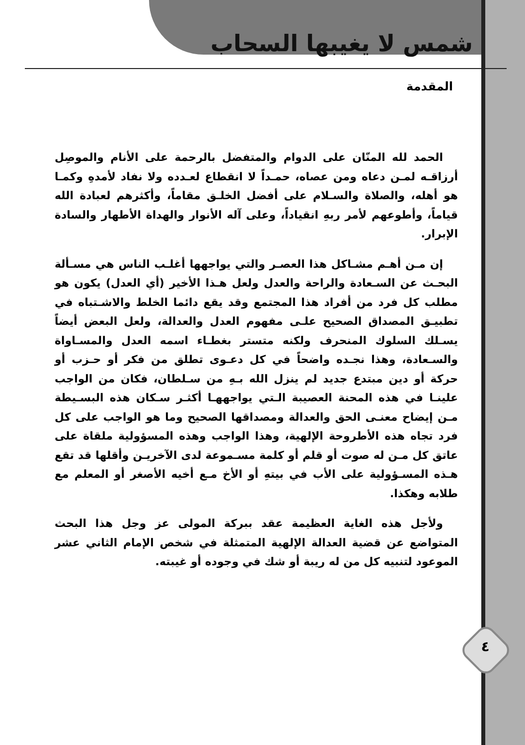شمس لا يغيبها السحاب
المقدمة
الحمد لله المنّان على الدوام والمتفضل بالرحمة على الأنام والموصِل أرزاقـه لمـن دعاه ومن عصاه، حمـداً لا انقطاع لعـدده ولا نفاد لأمدهِ وكمـا هو أهله، والصلاة والسـلام على أفضل الخلـق مقاماً، وأكثرهم لعبادة الله قياماً، وأطوعهم لأمر ربهِ انقياداً، وعلى آله الأنوار والهداة الأطهار والسادة الإبرار.
إن مـن أهـم مشـاكل هذا العصـر والتي يواجهها أغلـب الناس هي مسـألة البحـث عن السـعادة والراحة والعدل ولعل هـذا الأخير (أي العدل) يكون هو مطلب كل فرد من أفراد هذا المجتمع وقد يقع دائما الخلط والاشـتباه في تطبيـق المصداق الصحيح علـى مفهوم العدل والعدالة، ولعل البعض أيضاً يسـلك السلوك المنحرف ولكنه متستر بغطـاء اسمه العدل والمسـاواة والسـعادة، وهذا نجـده واضحاً في كل دعـوى تطلق من فكر أو حـزب أو حركة أو دين مبتدع جديد لم ينزل الله بـهِ من سـلطان، فكان من الواجب علينـا في هذه المحنة العصيبة الـتي يواجههـا أكثـر سـكان هذه البسـيطة مـن إيضاح معنـى الحق والعدالة ومصداقها الصحيح وما هو الواجب على كل فرد تجاه هذه الأطروحة الإلهية، وهذا الواجب وهذه المسؤولية ملقاة على عاتق كل مـن له صوت أو قلم أو كلمة مسـموعة لدى الآخريـن وأقلها قد تقع هـذه المسـؤولية على الأب في بيتهِ أو الأخ مـع أخيه الأصغر أو المعلم مع طلابه وهكذا.
ولأجل هذه الغاية العظيمة عقد ببركة المولى عز وجل هذا البحث المتواضع عن قضية العدالة الإلهية المتمثلة في شخص الإمام الثاني عشر الموعود لتنبيه كل من له ريبة أو شك في وجوده أو غيبته.
٤